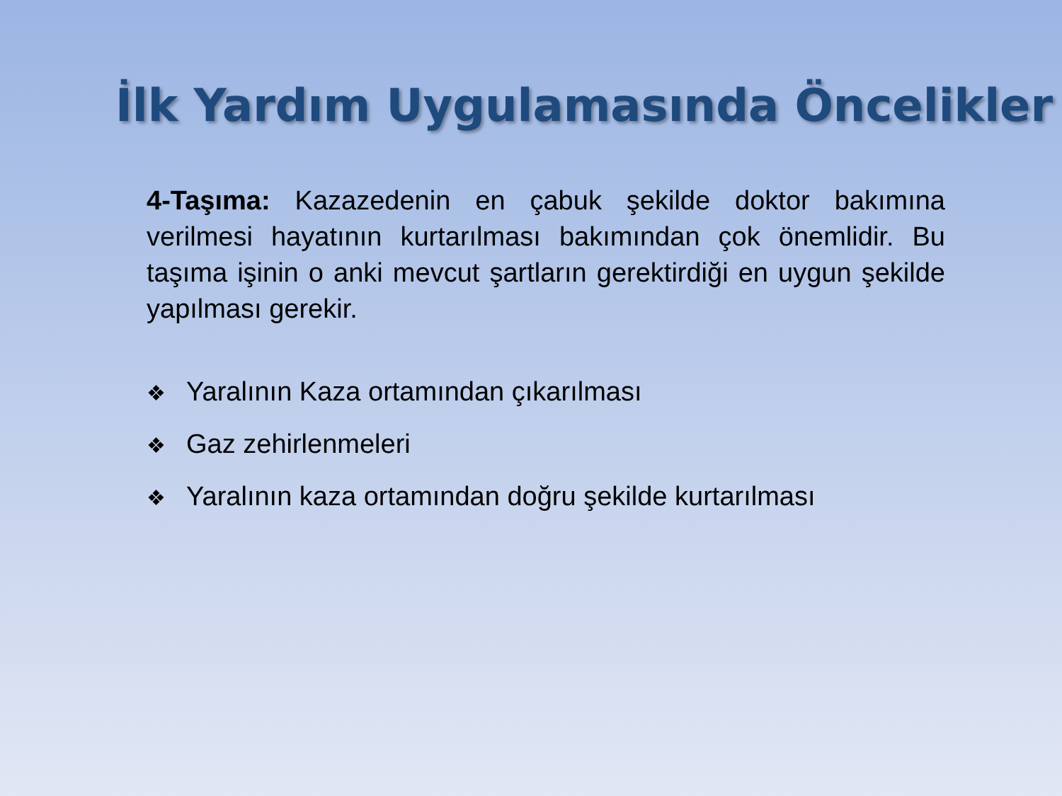İlk Yardım Uygulamasında Öncelikler
4-Taşıma: Kazazedenin en çabuk şekilde doktor bakımına verilmesi hayatının kurtarılması bakımından çok önemlidir. Bu taşıma işinin o anki mevcut şartların gerektirdiği en uygun şekilde yapılması gerekir.
❖ Yaralının Kaza ortamından çıkarılması
❖ Gaz zehirlenmeleri
❖ Yaralının kaza ortamından doğru şekilde kurtarılması